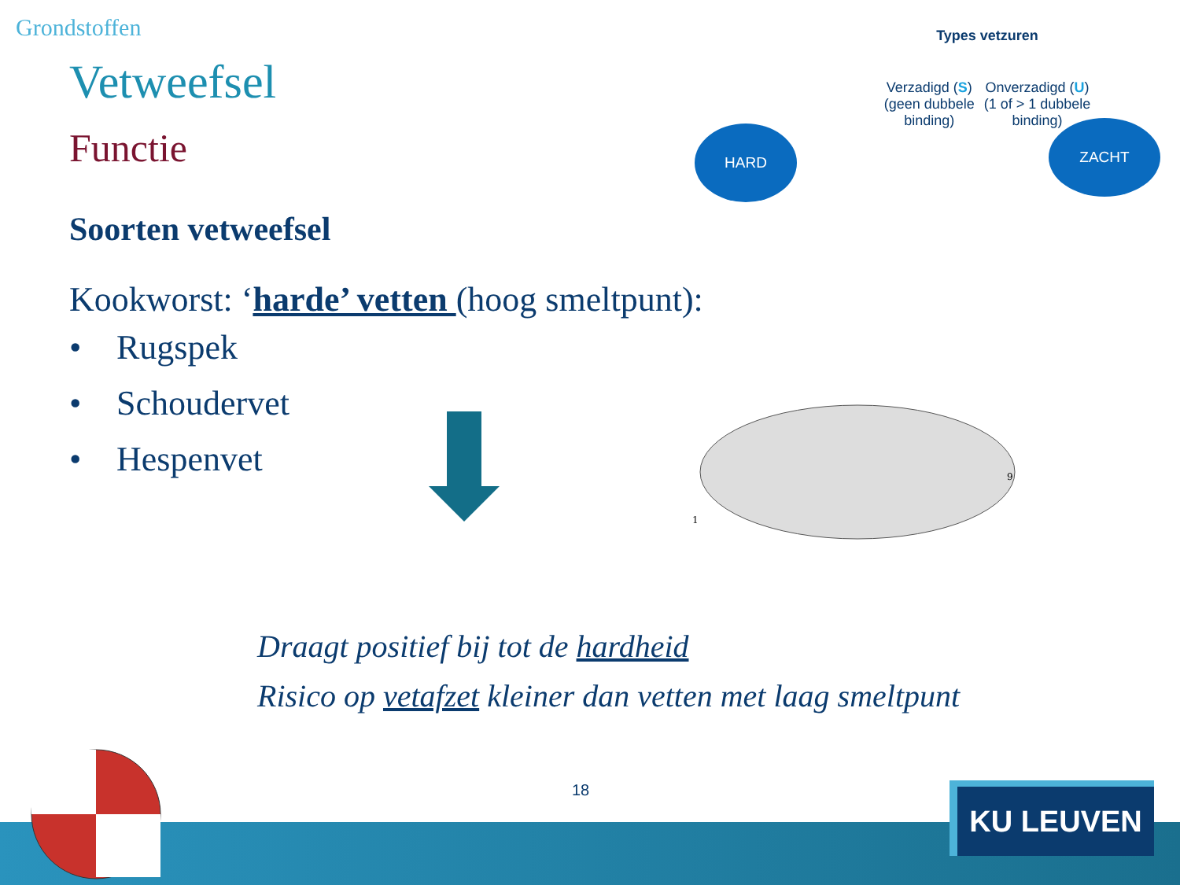Grondstoffen
Vetweefsel
Functie
Soorten vetweefsel
Kookworst: ‘harde’ vetten (hoog smeltpunt):
• Rugspek
• Schoudervet
• Hespenvet
Types vetzuren
Verzadigd (S)
(geen dubbele
binding)
Onverzadigd (U)
(1 of > 1 dubbele
binding)
HARD ZACHT
1
9
Draagt positief bij tot de hardheid
Risico op vetafzet kleiner dan vetten met laag smeltpunt
18 KU LEUVEN